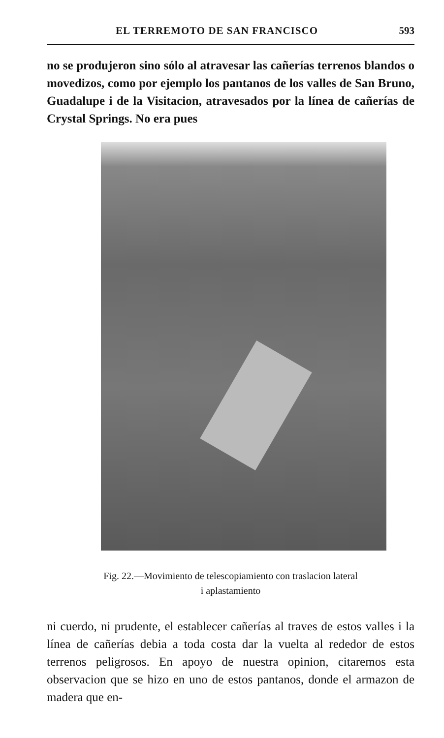EL TERREMOTO DE SAN FRANCISCO 593
no se produjeron sino sólo al atravesar las cañerías terrenos blandos o movedizos, como por ejemplo los pantanos de los valles de San Bruno, Guadalupe i de la Visitacion, atravesados por la línea de cañerías de Crystal Springs. No era pues
Fig. 22.—Movimiento de telescopiamiento con traslacion lateral
i aplastamiento
ni cuerdo, ni prudente, el establecer cañerías al traves de estos valles i la línea de cañerías debia a toda costa dar la vuelta al rededor de estos terrenos peligrosos. En apoyo de nuestra opinion, citaremos esta observacion que se hizo en uno de estos pantanos, donde el armazon de madera que en-